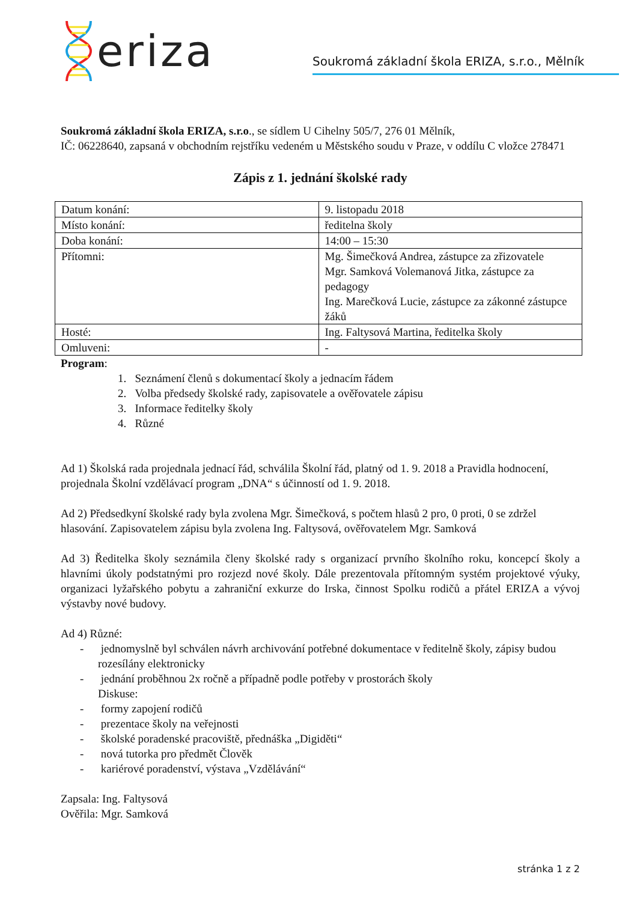eriza
Soukromá základní škola ERIZA, s.r.o., Mělník
Soukromá základní škola ERIZA, s.r.o., se sídlem U Cihelny 505/7, 276 01 Mělník,
IČ: 06228640, zapsaná v obchodním rejstříku vedeném u Městského soudu v Praze, v oddílu C vložce 278471
Zápis z 1. jednání školské rady
| Datum konání: | 9. listopadu 2018 |
| Místo konání: | ředitelna školy |
| Doba konání: | 14:00 – 15:30 |
| Přítomni: | Mg. Šimečková Andrea, zástupce za zřizovatele Mgr. Samková Volemanová Jitka, zástupce za pedagogy Ing. Marečková Lucie, zástupce za zákonné zástupce žáků |
| Hosté: | Ing. Faltysová Martina, ředitelka školy |
| Omluveni: | - |
Program:
1. Seznámení členů s dokumentací školy a jednacím řádem
2. Volba předsedy školské rady, zapisovatele a ověřovatele zápisu
3. Informace ředitelky školy
4. Různé
Ad 1) Školská rada projednala jednací řád, schválila Školní řád, platný od 1. 9. 2018 a Pravidla hodnocení, projednala Školní vzdělávací program „DNA“ s účinností od 1. 9. 2018.
Ad 2) Předsedkyní školské rady byla zvolena Mgr. Šimečková, s počtem hlasů 2 pro, 0 proti, 0 se zdržel hlasování. Zapisovatelem zápisu byla zvolena Ing. Faltysová, ověřovatelem Mgr. Samková
Ad 3) Ředitelka školy seznámila členy školské rady s organizací prvního školního roku, koncepcí školy a hlavními úkoly podstatnými pro rozjezd nové školy. Dále prezentovala přítomným systém projektové výuky, organizaci lyžařského pobytu a zahraniční exkurze do Irska, činnost Spolku rodičů a přátel ERIZA a vývoj výstavby nové budovy.
Ad 4) Různé:
- jednomyslně byl schválen návrh archivování potřebné dokumentace v ředitelně školy, zápisy budou rozesílány elektronicky
- jednání proběhnou 2x ročně a případně podle potřeby v prostorách školy
Diskuse:
- formy zapojení rodičů
- prezentace školy na veřejnosti
- školské poradenské pracoviště, přednáška „Digiděti“
- nová tutorka pro předmět Člověk
- kariérové poradenství, výstava „Vzdělávání“
Zapsala: Ing. Faltysová
Ověřila: Mgr. Samková
stránka 1 z 2